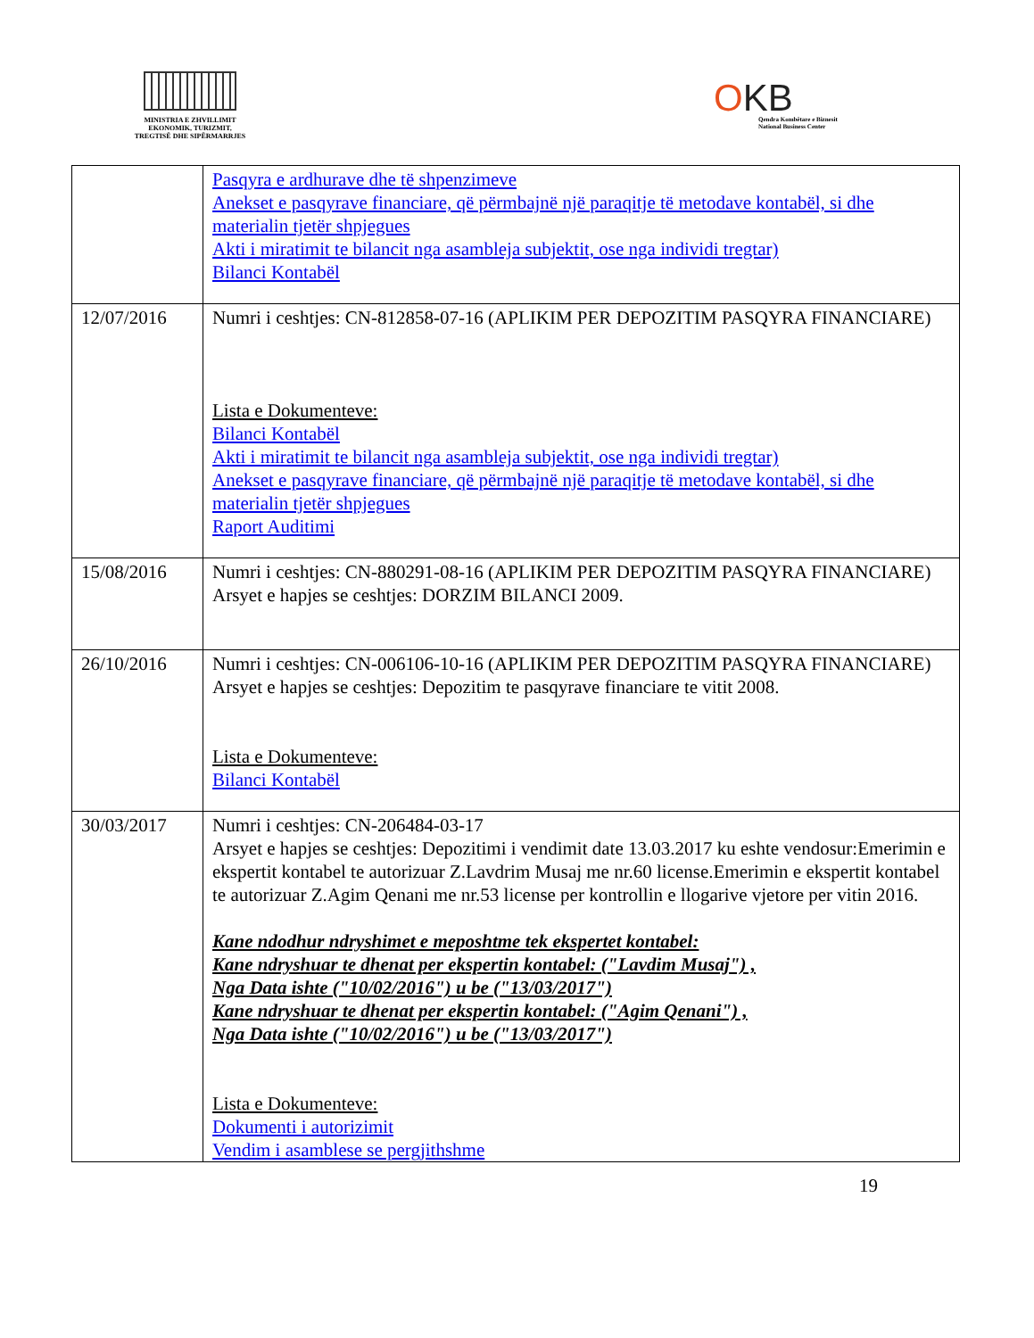MINISTRIA E ZHVILLIMIT
EKONOMIK, TURIZMIT,
TREGTISË DHE SIPËRMARRJES
OKB
Qendra Kombëtare e Biznesit
National Business Center
| | Pasqyra e ardhurave dhe të shpenzimeve Anekset e pasqyrave financiare, që përmbajnë një paraqitje të metodave kontabël, si dhe materialin tjetër shpjegues Akti i miratimit te bilancit nga asambleja subjektit, ose nga individi tregtar) Bilanci Kontabël |
| 12/07/2016 | Numri i ceshtjes: CN-812858-07-16 (APLIKIM PER DEPOZITIM PASQYRA FINANCIARE) Lista e Dokumenteve: Bilanci Kontabël Akti i miratimit te bilancit nga asambleja subjektit, ose nga individi tregtar) Anekset e pasqyrave financiare, që përmbajnë një paraqitje të metodave kontabël, si dhe materialin tjetër shpjegues Raport Auditimi |
| 15/08/2016 | Numri i ceshtjes: CN-880291-08-16 (APLIKIM PER DEPOZITIM PASQYRA FINANCIARE) Arsyet e hapjes se ceshtjes: DORZIM BILANCI 2009. |
| 26/10/2016 | Numri i ceshtjes: CN-006106-10-16 (APLIKIM PER DEPOZITIM PASQYRA FINANCIARE) Arsyet e hapjes se ceshtjes: Depozitim te pasqyrave financiare te vitit 2008. Lista e Dokumenteve: Bilanci Kontabël |
| 30/03/2017 | Numri i ceshtjes: CN-206484-03-17 Arsyet e hapjes se ceshtjes: Depozitimi i vendimit date 13.03.2017 ku eshte vendosur:Emerimin e ekspertit kontabel te autorizuar Z.Lavdrim Musaj me nr.60 license.Emerimin e ekspertit kontabel te autorizuar Z.Agim Qenani me nr.53 license per kontrollin e llogarive vjetore per vitin 2016. Kane ndodhur ndryshimet e meposhtme tek ekspertet kontabel: Kane ndryshuar te dhenat per ekspertin kontabel: ("Lavdim Musaj") , Nga Data ishte ("10/02/2016") u be ("13/03/2017") Kane ndryshuar te dhenat per ekspertin kontabel: ("Agim Qenani") , Nga Data ishte ("10/02/2016") u be ("13/03/2017") Lista e Dokumenteve: Dokumenti i autorizimit Vendim i asamblese se pergjithshme |
19